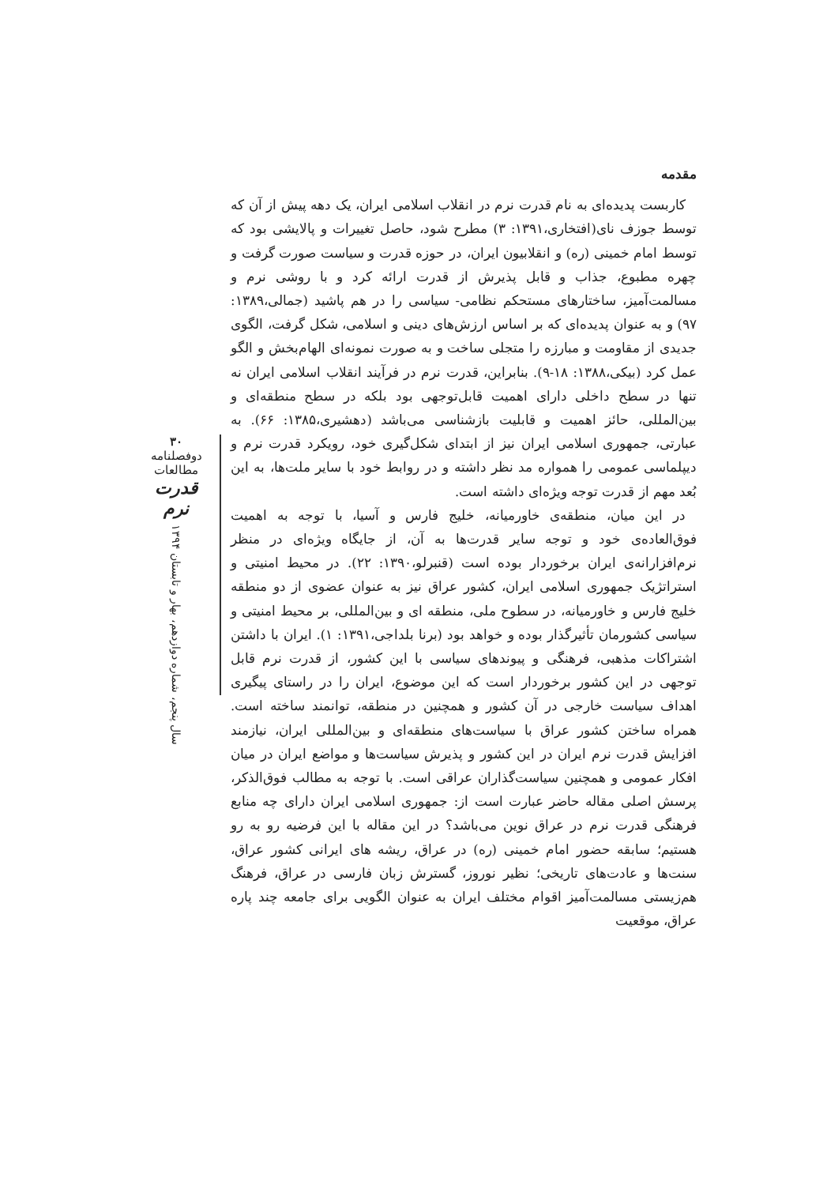مقدمه
کاربست پدیده‌ای به نام قدرت نرم در انقلاب اسلامی ایران، یک دهه پیش از آن که توسط جوزف نای(افتخاری،۱۳۹۱: ۳) مطرح شود، حاصل تغییرات و پالایشی بود که توسط امام خمینی (ره) و انقلابیون ایران، در حوزه قدرت و سیاست صورت گرفت و چهره مطبوع، جذاب و قابل پذیرش از قدرت ارائه کرد و با روشی نرم و مسالمت‌آمیز، ساختارهای مستحکم نظامی- سیاسی را در هم پاشید (جمالی،۱۳۸۹: ۹۷) و به عنوان پدیده‌ای که بر اساس ارزش‌های دینی و اسلامی، شکل گرفت، الگوی جدیدی از مقاومت و مبارزه را متجلی ساخت و به صورت نمونه‌ای الهام‌بخش و الگو عمل کرد (بیکی،۱۳۸۸: ۱۸-۹). بنابراین، قدرت نرم در فرآیند انقلاب اسلامی ایران نه تنها در سطح داخلی دارای اهمیت قابل‌توجهی بود بلکه در سطح منطقه‌ای و بین‌المللی، حائز اهمیت و قابلیت بازشناسی می‌باشد (دهشیری،۱۳۸۵: ۶۶). به عبارتی، جمهوری اسلامی ایران نیز از ابتدای شکل‌گیری خود، رویکرد قدرت نرم و دیپلماسی عمومی را همواره مد نظر داشته و در روابط خود با سایر ملت‌ها، به این بُعد مهم از قدرت توجه ویژه‌ای داشته است.
در این میان، منطقه‌ی خاورمیانه، خلیج فارس و آسیا، با توجه به اهمیت فوق‌العاده‌ی خود و توجه سایر قدرت‌ها به آن، از جایگاه ویژه‌ای در منظر نرم‌افزارانه‌ی ایران برخوردار بوده است (قنبرلو،۱۳۹۰: ۲۲). در محیط امنیتی و استراتژیک جمهوری اسلامی ایران، کشور عراق نیز به عنوان عضوی از دو منطقه خلیج فارس و خاورمیانه، در سطوح ملی، منطقه ای و بین‌المللی، بر محیط امنیتی و سیاسی کشورمان تأثیرگذار بوده و خواهد بود (برنا بلداجی،۱۳۹۱: ۱). ایران با داشتن اشتراکات مذهبی، فرهنگی و پیوندهای سیاسی با این کشور، از قدرت نرم قابل توجهی در این کشور برخوردار است که این موضوع، ایران را در راستای پیگیری اهداف سیاست خارجی در آن کشور و همچنین در منطقه، توانمند ساخته است. همراه ساختن کشور عراق با سیاست‌های منطقه‌ای و بین‌المللی ایران، نیازمند افزایش قدرت نرم ایران در این کشور و پذیرش سیاست‌ها و مواضع ایران در میان افکار عمومی و همچنین سیاست‌گذاران عراقی است. با توجه به مطالب فوق‌الذکر، پرسش اصلی مقاله حاضر عبارت است از: جمهوری اسلامی ایران دارای چه منابع فرهنگی قدرت نرم در عراق نوین می‌باشد؟ در این مقاله با این فرضیه رو به رو هستیم؛ سابقه حضور امام خمینی (ره) در عراق، ریشه های ایرانی کشور عراق، سنت‌ها و عادت‌های تاریخی؛ نظیر نوروز، گسترش زبان فارسی در عراق، فرهنگ هم‌زیستی مسالمت‌آمیز اقوام مختلف ایران به عنوان الگویی برای جامعه چند پاره عراق، موقعیت
۳۰
دوفصلنامه مطالعات
قدرت نرم
سال پنجم، شماره دوازدهم، بهار و تابستان ۱۳۹۴